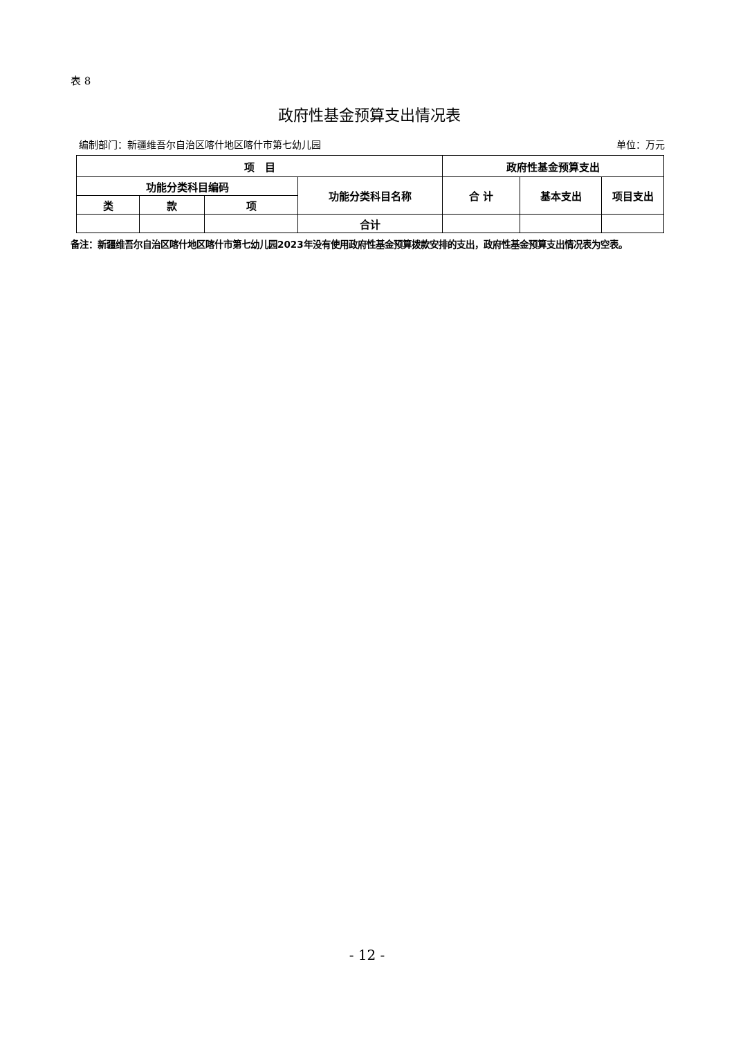表 8
政府性基金预算支出情况表
编制部门：新疆维吾尔自治区喀什地区喀什市第七幼儿园 单位：万元
| 项 目 | | | | 政府性基金预算支出 | | |
| --- | --- | --- | --- | --- | --- | --- |
| 功能分类科目编码 | | | 功能分类科目名称 | 合 计 | 基本支出 | 项目支出 |
| 类 | 款 | 项 | | | | |
| | | | 合计 | | | |
备注：新疆维吾尔自治区喀什地区喀什市第七幼儿园2023年没有使用政府性基金预算拨款安排的支出，政府性基金预算支出情况表为空表。
- 12 -